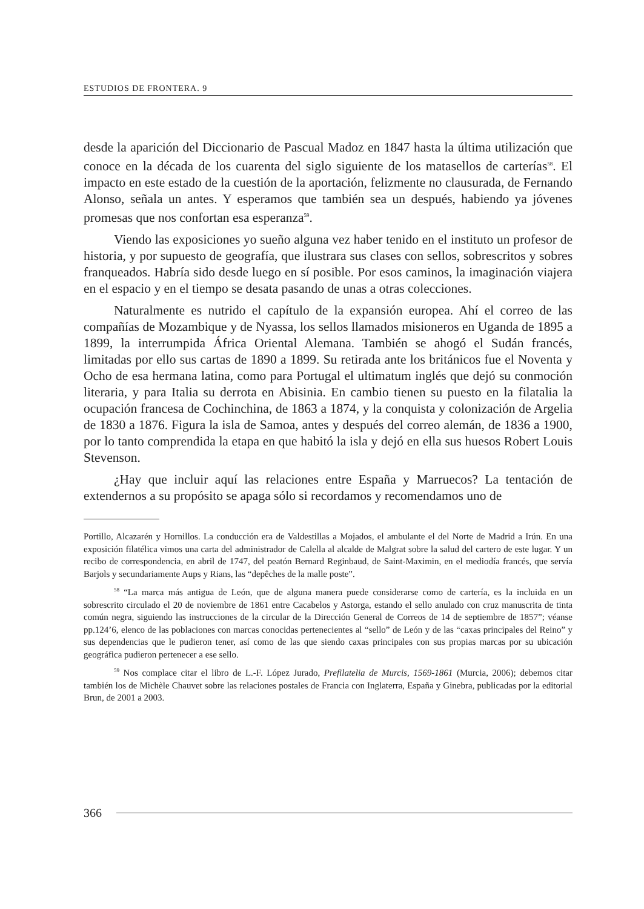ESTUDIOS DE FRONTERA. 9
desde la aparición del Diccionario de Pascual Madoz en 1847 hasta la última utilización que conoce en la década de los cuarenta del siglo siguiente de los matasellos de carterías<sup>58</sup>. El impacto en este estado de la cuestión de la aportación, felizmente no clausurada, de Fernando Alonso, señala un antes. Y esperamos que también sea un después, habiendo ya jóvenes promesas que nos confortan esa esperanza<sup>59</sup>.
Viendo las exposiciones yo sueño alguna vez haber tenido en el instituto un profesor de historia, y por supuesto de geografía, que ilustrara sus clases con sellos, sobrescritos y sobres franqueados. Habría sido desde luego en sí posible. Por esos caminos, la imaginación viajera en el espacio y en el tiempo se desata pasando de unas a otras colecciones.
Naturalmente es nutrido el capítulo de la expansión europea. Ahí el correo de las compañías de Mozambique y de Nyassa, los sellos llamados misioneros en Uganda de 1895 a 1899, la interrumpida África Oriental Alemana. También se ahogó el Sudán francés, limitadas por ello sus cartas de 1890 a 1899. Su retirada ante los británicos fue el Noventa y Ocho de esa hermana latina, como para Portugal el ultimatum inglés que dejó su conmoción literaria, y para Italia su derrota en Abisinia. En cambio tienen su puesto en la filatalia la ocupación francesa de Cochinchina, de 1863 a 1874, y la conquista y colonización de Argelia de 1830 a 1876. Figura la isla de Samoa, antes y después del correo alemán, de 1836 a 1900, por lo tanto comprendida la etapa en que habitó la isla y dejó en ella sus huesos Robert Louis Stevenson.
¿Hay que incluir aquí las relaciones entre España y Marruecos? La tentación de extendernos a su propósito se apaga sólo si recordamos y recomendamos uno de
Portillo, Alcazarén y Hornillos. La conducción era de Valdestillas a Mojados, el ambulante el del Norte de Madrid a Irún. En una exposición filatélica vimos una carta del administrador de Calella al alcalde de Malgrat sobre la salud del cartero de este lugar. Y un recibo de correspondencia, en abril de 1747, del peatón Bernard Reginbaud, de Saint-Maximin, en el mediodía francés, que servía Barjols y secundariamente Aups y Rians, las “depêches de la malle poste”.
<sup>58</sup> “La marca más antigua de León, que de alguna manera puede considerarse como de cartería, es la incluida en un sobrescrito circulado el 20 de noviembre de 1861 entre Cacabelos y Astorga, estando el sello anulado con cruz manuscrita de tinta común negra, siguiendo las instrucciones de la circular de la Dirección General de Correos de 14 de septiembre de 1857”; véanse pp.124’6, elenco de las poblaciones con marcas conocidas pertenecientes al “sello” de León y de las “caxas principales del Reino” y sus dependencias que le pudieron tener, así como de las que siendo caxas principales con sus propias marcas por su ubicación geográfica pudieron pertenecer a ese sello.
<sup>59</sup> Nos complace citar el libro de L.-F. López Jurado, Prefilatelia de Murcis, 1569-1861 (Murcia, 2006); debemos citar también los de Michèle Chauvet sobre las relaciones postales de Francia con Inglaterra, España y Ginebra, publicadas por la editorial Brun, de 2001 a 2003.
366